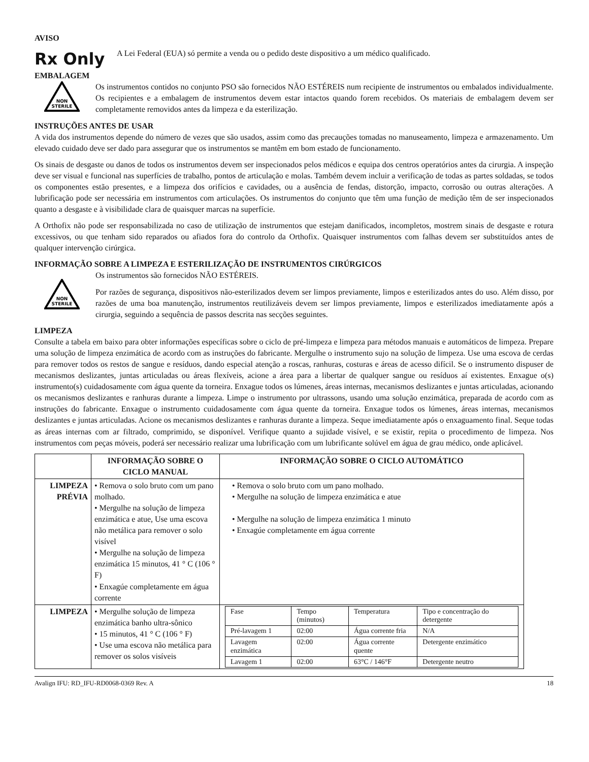AVISO
Rx Only
A Lei Federal (EUA) só permite a venda ou o pedido deste dispositivo a um médico qualificado.
EMBALAGEM
NON
STERILE
Os instrumentos contidos no conjunto PSO são fornecidos NÃO ESTÉREIS num recipiente de instrumentos ou embalados individualmente. Os recipientes e a embalagem de instrumentos devem estar intactos quando forem recebidos. Os materiais de embalagem devem ser completamente removidos antes da limpeza e da esterilização.
INSTRUÇÕES ANTES DE USAR
A vida dos instrumentos depende do número de vezes que são usados, assim como das precauções tomadas no manuseamento, limpeza e armazenamento. Um elevado cuidado deve ser dado para assegurar que os instrumentos se mantêm em bom estado de funcionamento.
Os sinais de desgaste ou danos de todos os instrumentos devem ser inspecionados pelos médicos e equipa dos centros operatórios antes da cirurgia. A inspeção deve ser visual e funcional nas superfícies de trabalho, pontos de articulação e molas. Também devem incluir a verificação de todas as partes soldadas, se todos os componentes estão presentes, e a limpeza dos orifícios e cavidades, ou a ausência de fendas, distorção, impacto, corrosão ou outras alterações. A lubrificação pode ser necessária em instrumentos com articulações. Os instrumentos do conjunto que têm uma função de medição têm de ser inspecionados quanto a desgaste e à visibilidade clara de quaisquer marcas na superfície.
A Orthofix não pode ser responsabilizada no caso de utilização de instrumentos que estejam danificados, incompletos, mostrem sinais de desgaste e rotura excessivos, ou que tenham sido reparados ou afiados fora do controlo da Orthofix. Quaisquer instrumentos com falhas devem ser substituídos antes de qualquer intervenção cirúrgica.
INFORMAÇÃO SOBRE A LIMPEZA E ESTERILIZAÇÃO DE INSTRUMENTOS CIRÚRGICOS
NON
STERILE
Os instrumentos são fornecidos NÃO ESTÉREIS.
Por razões de segurança, dispositivos não-esterilizados devem ser limpos previamente, limpos e esterilizados antes do uso. Além disso, por razões de uma boa manutenção, instrumentos reutilizáveis devem ser limpos previamente, limpos e esterilizados imediatamente após a cirurgia, seguindo a sequência de passos descrita nas secções seguintes.
LIMPEZA
Consulte a tabela em baixo para obter informações específicas sobre o ciclo de pré-limpeza e limpeza para métodos manuais e automáticos de limpeza. Prepare uma solução de limpeza enzimática de acordo com as instruções do fabricante. Mergulhe o instrumento sujo na solução de limpeza. Use uma escova de cerdas para remover todos os restos de sangue e resíduos, dando especial atenção a roscas, ranhuras, costuras e áreas de acesso difícil. Se o instrumento dispuser de mecanismos deslizantes, juntas articuladas ou áreas flexíveis, acione a área para a libertar de qualquer sangue ou resíduos aí existentes. Enxague o(s) instrumento(s) cuidadosamente com água quente da torneira. Enxague todos os lúmenes, áreas internas, mecanismos deslizantes e juntas articuladas, acionando os mecanismos deslizantes e ranhuras durante a limpeza. Limpe o instrumento por ultrassons, usando uma solução enzimática, preparada de acordo com as instruções do fabricante. Enxague o instrumento cuidadosamente com água quente da torneira. Enxague todos os lúmenes, áreas internas, mecanismos deslizantes e juntas articuladas. Acione os mecanismos deslizantes e ranhuras durante a limpeza. Seque imediatamente após o enxaguamento final. Seque todas as áreas internas com ar filtrado, comprimido, se disponível. Verifique quanto a sujidade visível, e se existir, repita o procedimento de limpeza. Nos instrumentos com peças móveis, poderá ser necessário realizar uma lubrificação com um lubrificante solúvel em água de grau médico, onde aplicável.
| | INFORMAÇÃO SOBRE O CICLO MANUAL | INFORMAÇÃO SOBRE O CICLO AUTOMÁTICO |
| --- | --- | --- |
| LIMPEZA PRÉVIA | • Remova o solo bruto com um pano molhado. • Mergulhe na solução de limpeza enzimática e atue, Use uma escova não metálica para remover o solo visível • Mergulhe na solução de limpeza enzimática 15 minutos, 41 ° C (106 ° F) • Enxagúe completamente em água corrente | • Remova o solo bruto com um pano molhado. • Mergulhe na solução de limpeza enzimática e atue • Mergulhe na solução de limpeza enzimática 1 minuto • Enxagúe completamente em água corrente |
| LIMPEZA | • Mergulhe solução de limpeza enzimática banho ultra-sônico • 15 minutos, 41 ° C (106 ° F) • Use uma escova não metálica para remover os solos visíveis | / Fase / Tempo (minutos) / Temperatura / Tipo e concentração do detergente / / Pré-lavagem 1 / 02:00 / Água corrente fria / N/A / / Lavagem enzimática / 02:00 / Água corrente quente / Detergente enzimático / / Lavagem 1 / 02:00 / 63°C / 146°F / Detergente neutro / |
Avalign IFU: RD_IFU-RD0068-0369 Rev. A 18